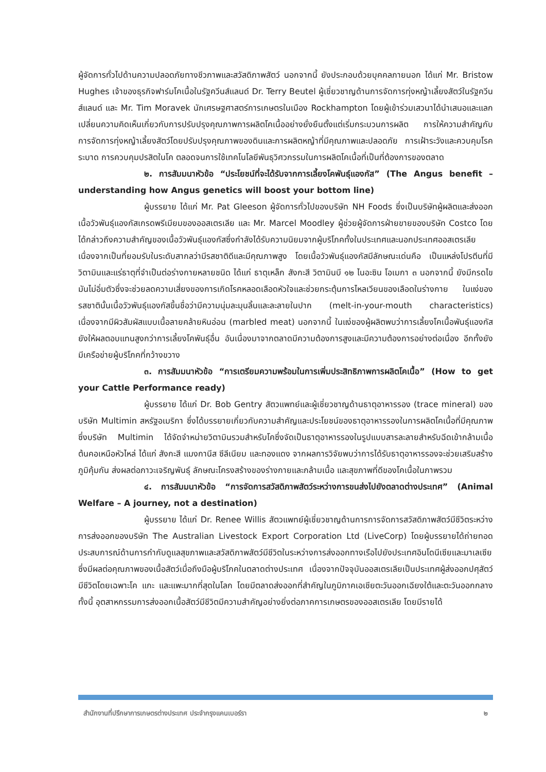ผู้จัดการทั่วไปด้านความปลอดภัยทางชีวภาพและสวัสดิภาพสัตว์ นอกจากนี้ ยังประกอบด้วยบุคคลภายนอก ได้แก่ Mr. Bristow Hughes เจ้าของธุรกิจฟาร์มโคเนื้อในรัฐควีนส์แลนด์ Dr. Terry Beutel ผู้เชี่ยวชาญด้านการจัดการทุ่งหญ้าเลี้ยงสัตว์ในรัฐควีนส์แลนด์ และ Mr. Tim Moravek นักเศรษฐศาสตร์การเกษตรในเมือง Rockhampton โดยผู้เข้าร่วมเสวนาได้นำเสนอและแลกเปลี่ยนความคิดเห็นเกี่ยวกับการปรับปรุงคุณภาพการผลิตโคเนื้ออย่างยั่งยืนตั้งแต่เริ่มกระบวนการผลิต การให้ความสำคัญกับการจัดการทุ่งหญ้าเลี้ยงสัตว์โดยปรับปรุงคุณภาพของดินและการผลิตหญ้าที่มีคุณภาพและปลอดภัย การเฝ้าระวังและควบคุมโรคระบาด การควบคุมปรสิตในโค ตลอดจนการใช้เทคโนโลยีพันธุวิศวกรรมในการผลิตโคเนื้อที่เป็นที่ต้องการของตลาด
๒. การสัมมนาหัวข้อ “ประโยชน์ที่จะได้รับจากการเลี้ยงโคพันธุ์แองกัส” (The Angus benefit – understanding how Angus genetics will boost your bottom line)
ผู้บรรยาย ได้แก่ Mr. Pat Gleeson ผู้จัดการทั่วไปของบริษัท NH Foods ซึ่งเป็นบริษัทผู้ผลิตและส่งออกเนื้อวัวพันธุ์แองกัสเกรดพรีเมียมของออสเตรเลีย และ Mr. Marcel Moodley ผู้ช่วยผู้จัดการฝ่ายขายของบริษัท Costco โดยได้กล่าวถึงความสำคัญของเนื้อวัวพันธุ์แองกัสซึ่งกำลังได้รับความนิยมจากผู้บริโภคทั้งในประเทศและนอกประเทศออสเตรเลีย เนื่องจากเป็นที่ยอมรับในระดับสากลว่ามีรสชาติดีและมีคุณภาพสูง โดยเนื้อวัวพันธุ์แองกัสมีลักษณะเด่นคือ เป็นแหล่งโปรตีนที่มีวิตามินและแร่ธาตุที่จำเป็นต่อร่างกายหลายชนิด ได้แก่ ธาตุเหล็ก สังกะสี วิตามินบี ๑๒ ไนอะซิน โอเมกา ๓ นอกจากนี้ ยังมีกรดไขมันไม่อิ่มตัวซึ่งจะช่วยลดความเสี่ยงของการเกิดโรคหลอดเลือดหัวใจและช่วยกระตุ้นการไหลเวียนของเลือดในร่างกาย ในแง่ของรสชาตินั้นเนื้อวัวพันธุ์แองกัสขึ้นชื่อว่ามีความนุ่มละมุนลิ้นและละลายในปาก (melt-in-your-mouth characteristics) เนื่องจากมีผิวสัมผัสแบบเนื้อลายคล้ายหินอ่อน (marbled meat) นอกจากนี้ ในแง่ของผู้ผลิตพบว่าการเลี้ยงโคเนื้อพันธุ์แองกัสยังให้ผลตอบแทนสูงกว่าการเลี้ยงโคพันธุ์อื่น อันเนื่องมาจากตลาดมีความต้องการสูงและมีความต้องการอย่างต่อเนื่อง อีกทั้งยังมีเครือข่ายผู้บริโภคที่กว้างขวาง
๓. การสัมมนาหัวข้อ “การเตรียมความพร้อมในการเพิ่มประสิทธิภาพการผลิตโคเนื้อ” (How to get your Cattle Performance ready)
ผู้บรรยาย ได้แก่ Dr. Bob Gentry สัตวแพทย์และผู้เชี่ยวชาญด้านธาตุอาหารรอง (trace mineral) ของบริษัท Multimin สหรัฐอเมริกา ซึ่งได้บรรยายเกี่ยวกับความสำคัญและประโยชน์ของธาตุอาหารรองในการผลิตโคเนื้อที่มีคุณภาพ ซึ่งบริษัท Multimin ได้จัดจำหน่ายวิตามินรวมสำหรับโคซึ่งจัดเป็นธาตุอาหารรองในรูปแบบสารละลายสำหรับฉีดเข้ากล้ามเนื้อต้นคอเหนือหัวไหล่ ได้แก่ สังกะสี แมงกานีส ซีลีเนียม และทองแดง จากผลการวิจัยพบว่าการได้รับธาตุอาหารรองจะช่วยเสริมสร้างภูมิคุ้มกัน ส่งผลต่อภาวะเจริญพันธุ์ ลักษณะโครงสร้างของร่างกายและกล้ามเนื้อ และสุขภาพที่ดีของโคเนื้อในภาพรวม
๔. การสัมมนาหัวข้อ “การจัดการสวัสดิภาพสัตว์ระหว่างการขนส่งไปยังตลาดต่างประเทศ” (Animal Welfare – A journey, not a destination)
ผู้บรรยาย ได้แก่ Dr. Renee Willis สัตวแพทย์ผู้เชี่ยวชาญด้านการการจัดการสวัสดิภาพสัตว์มีชีวิตระหว่างการส่งออกของบริษัท The Australian Livestock Export Corporation Ltd (LiveCorp) โดยผู้บรรยายได้ถ่ายทอดประสบการณ์ด้านการกำกับดูแลสุขภาพและสวัสดิภาพสัตว์มีชีวิตในระหว่างการส่งออกทางเรือไปยังประเทศอินโดนีเซียและมาเลเซีย ซึ่งมีผลต่อคุณภาพของเนื้อสัตว์เมื่อถึงมือผู้บริโภคในตลาดต่างประเทศ เนื่องจากปัจจุบันออสเตรเลียเป็นประเทศผู้ส่งออกปศุสัตว์มีชีวิตโดยเฉพาะโค แกะ และแพะมากที่สุดในโลก โดยมีตลาดส่งออกที่สำคัญในภูมิภาคเอเชียตะวันออกเฉียงใต้และตะวันออกกลาง ทั้งนี้ อุตสาหกรรมการส่งออกเนื้อสัตว์มีชีวิตมีความสำคัญอย่างยิ่งต่อภาคการเกษตรของออสเตรเลีย โดยมีรายได้
สำนักงานที่ปรึกษาการเกษตรต่างประเทศ ประจำกรุงแคนเบอร์รา ๒